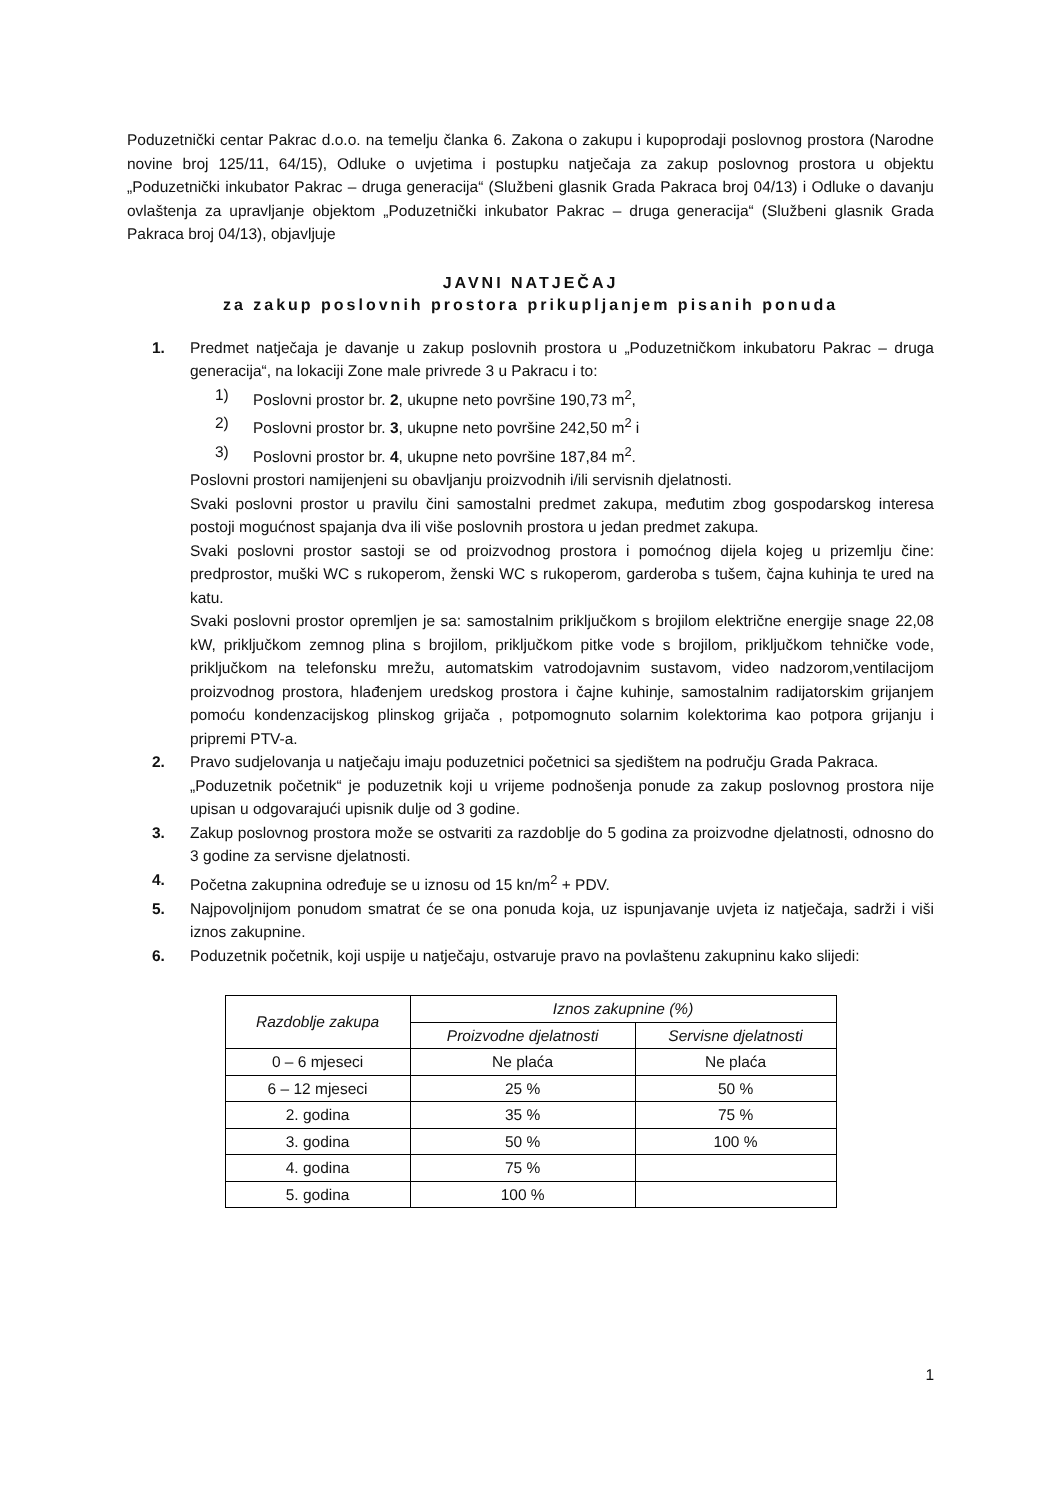Poduzetnički centar Pakrac d.o.o. na temelju članka 6. Zakona o zakupu i kupoprodaji poslovnog prostora (Narodne novine broj 125/11, 64/15), Odluke o uvjetima i postupku natječaja za zakup poslovnog prostora u objektu „Poduzetnički inkubator Pakrac – druga generacija“ (Službeni glasnik Grada Pakraca broj 04/13) i Odluke o davanju ovlaštenja za upravljanje objektom „Poduzetnički inkubator Pakrac – druga generacija“ (Službeni glasnik Grada Pakraca broj 04/13), objavljuje
JAVNI NATJEČAJ
za zakup poslovnih prostora prikupljanjem pisanih ponuda
1. Predmet natječaja je davanje u zakup poslovnih prostora u „Poduzetničkom inkubatoru Pakrac – druga generacija“, na lokaciji Zone male privrede 3 u Pakracu i to:
1) Poslovni prostor br. 2, ukupne neto površine 190,73 m<sup>2</sup>,
2) Poslovni prostor br. 3, ukupne neto površine 242,50 m<sup>2</sup> i
3) Poslovni prostor br. 4, ukupne neto površine 187,84 m<sup>2</sup>.
Poslovni prostori namijenjeni su obavljanju proizvodnih i/ili servisnih djelatnosti.
Svaki poslovni prostor u pravilu čini samostalni predmet zakupa, međutim zbog gospodarskog interesa postoji mogućnost spajanja dva ili više poslovnih prostora u jedan predmet zakupa.
Svaki poslovni prostor sastoji se od proizvodnog prostora i pomoćnog dijela kojeg u prizemlju čine: predprostor, muški WC s rukoperom, ženski WC s rukoperom, garderoba s tušem, čajna kuhinja te ured na katu.
Svaki poslovni prostor opremljen je sa: samostalnim priključkom s brojilom električne energije snage 22,08 kW, priključkom zemnog plina s brojilom, priključkom pitke vode s brojilom, priključkom tehničke vode, priključkom na telefonsku mrežu, automatskim vatrodojavnim sustavom, video nadzorom,ventilacijom proizvodnog prostora, hlađenjem uredskog prostora i čajne kuhinje, samostalnim radijatorskim grijanjem pomoću kondenzacijskog plinskog grijača , potpomognuto solarnim kolektorima kao potpora grijanju i pripremi PTV-a.
2. Pravo sudjelovanja u natječaju imaju poduzetnici početnici sa sjedištem na području Grada Pakraca.
„Poduzetnik početnik“ je poduzetnik koji u vrijeme podnošenja ponude za zakup poslovnog prostora nije upisan u odgovarajući upisnik dulje od 3 godine.
3. Zakup poslovnog prostora može se ostvariti za razdoblje do 5 godina za proizvodne djelatnosti, odnosno do 3 godine za servisne djelatnosti.
4. Početna zakupnina određuje se u iznosu od 15 kn/m<sup>2</sup> + PDV.
5. Najpovoljnijom ponudom smatrat će se ona ponuda koja, uz ispunjavanje uvjeta iz natječaja, sadrži i viši iznos zakupnine.
6. Poduzetnik početnik, koji uspije u natječaju, ostvaruje pravo na povlaštenu zakupninu kako slijedi:
| Razdoblje zakupa | Iznos zakupnine (%) | |
| --- | --- | --- |
| | Proizvodne djelatnosti | Servisne djelatnosti |
| 0 – 6 mjeseci | Ne plaća | Ne plaća |
| 6 – 12 mjeseci | 25 % | 50 % |
| 2. godina | 35 % | 75 % |
| 3. godina | 50 % | 100 % |
| 4. godina | 75 % | |
| 5. godina | 100 % | |
1